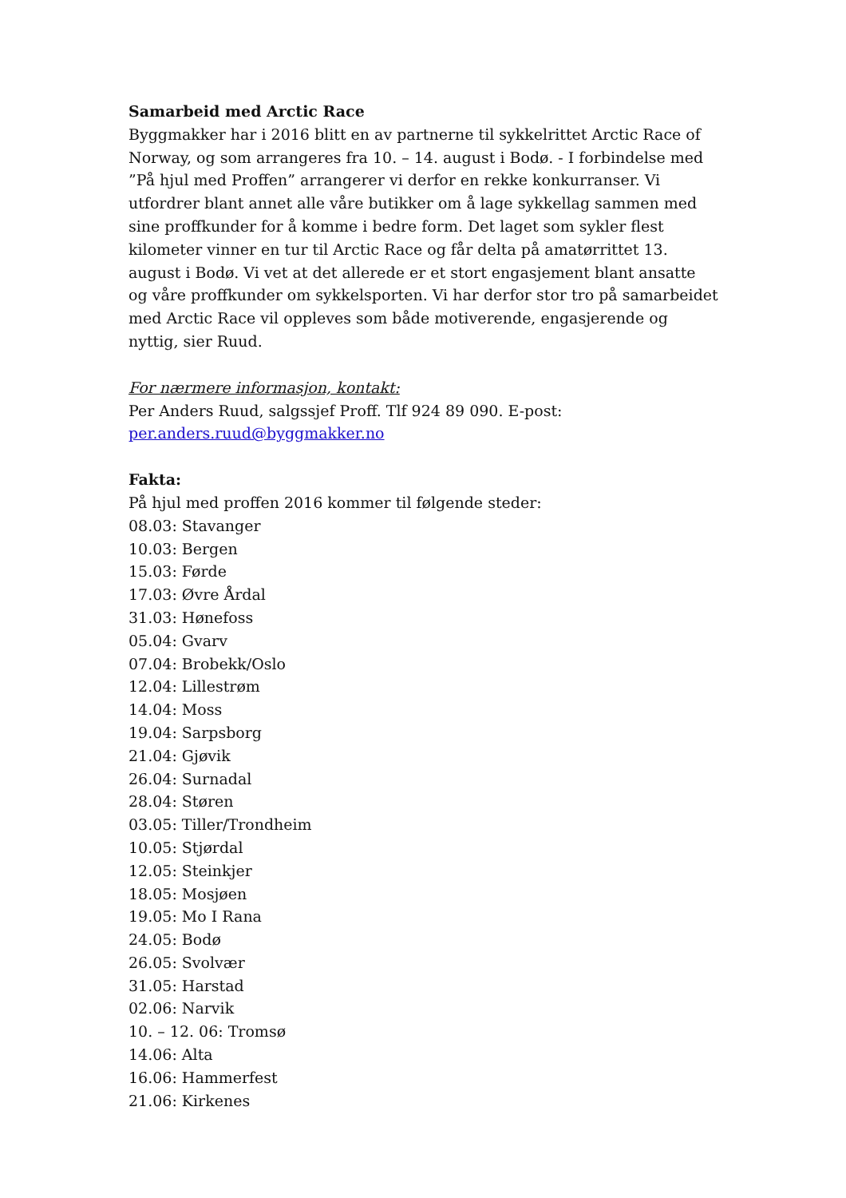Samarbeid med Arctic Race
Byggmakker har i 2016 blitt en av partnerne til sykkelrittet Arctic Race of Norway, og som arrangeres fra 10. – 14. august i Bodø. - I forbindelse med ”På hjul med Proffen” arrangerer vi derfor en rekke konkurranser. Vi utfordrer blant annet alle våre butikker om å lage sykkellag sammen med sine proffkunder for å komme i bedre form. Det laget som sykler flest kilometer vinner en tur til Arctic Race og får delta på amatørrittet 13. august i Bodø. Vi vet at det allerede er et stort engasjement blant ansatte og våre proffkunder om sykkelsporten. Vi har derfor stor tro på samarbeidet med Arctic Race vil oppleves som både motiverende, engasjerende og nyttig, sier Ruud.
For nærmere informasjon, kontakt:
Per Anders Ruud, salgssjef Proff. Tlf 924 89 090. E-post:
per.anders.ruud@byggmakker.no
Fakta:
På hjul med proffen 2016 kommer til følgende steder:
08.03: Stavanger
10.03: Bergen
15.03: Førde
17.03: Øvre Årdal
31.03: Hønefoss
05.04: Gvarv
07.04: Brobekk/Oslo
12.04: Lillestrøm
14.04: Moss
19.04: Sarpsborg
21.04: Gjøvik
26.04: Surnadal
28.04: Støren
03.05: Tiller/Trondheim
10.05: Stjørdal
12.05: Steinkjer
18.05: Mosjøen
19.05: Mo I Rana
24.05: Bodø
26.05: Svolvær
31.05: Harstad
02.06: Narvik
10. – 12. 06: Tromsø
14.06: Alta
16.06: Hammerfest
21.06: Kirkenes